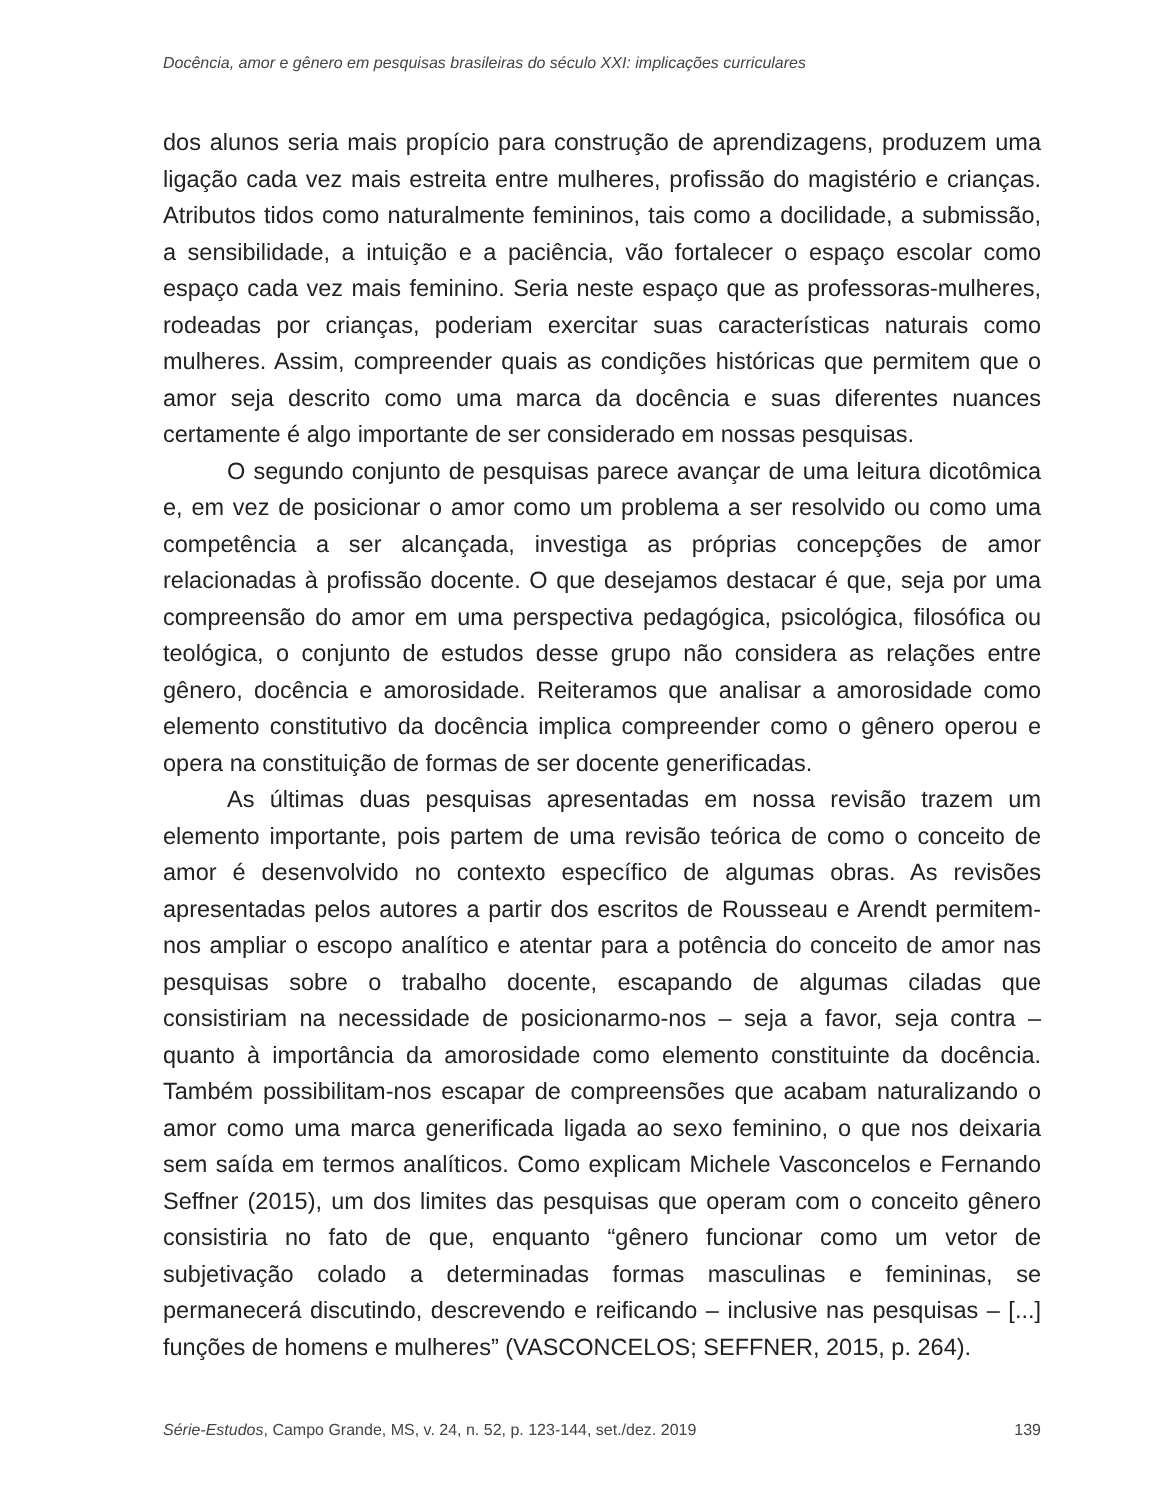Docência, amor e gênero em pesquisas brasileiras do século XXI: implicações curriculares
dos alunos seria mais propício para construção de aprendizagens, produzem uma ligação cada vez mais estreita entre mulheres, profissão do magistério e crianças. Atributos tidos como naturalmente femininos, tais como a docilidade, a submissão, a sensibilidade, a intuição e a paciência, vão fortalecer o espaço escolar como espaço cada vez mais feminino. Seria neste espaço que as professoras-mulheres, rodeadas por crianças, poderiam exercitar suas características naturais como mulheres. Assim, compreender quais as condições históricas que permitem que o amor seja descrito como uma marca da docência e suas diferentes nuances certamente é algo importante de ser considerado em nossas pesquisas.
O segundo conjunto de pesquisas parece avançar de uma leitura dicotômica e, em vez de posicionar o amor como um problema a ser resolvido ou como uma competência a ser alcançada, investiga as próprias concepções de amor relacionadas à profissão docente. O que desejamos destacar é que, seja por uma compreensão do amor em uma perspectiva pedagógica, psicológica, filosófica ou teológica, o conjunto de estudos desse grupo não considera as relações entre gênero, docência e amorosidade. Reiteramos que analisar a amorosidade como elemento constitutivo da docência implica compreender como o gênero operou e opera na constituição de formas de ser docente generificadas.
As últimas duas pesquisas apresentadas em nossa revisão trazem um elemento importante, pois partem de uma revisão teórica de como o conceito de amor é desenvolvido no contexto específico de algumas obras. As revisões apresentadas pelos autores a partir dos escritos de Rousseau e Arendt permitem-nos ampliar o escopo analítico e atentar para a potência do conceito de amor nas pesquisas sobre o trabalho docente, escapando de algumas ciladas que consistiriam na necessidade de posicionarmo-nos – seja a favor, seja contra – quanto à importância da amorosidade como elemento constituinte da docência. Também possibilitam-nos escapar de compreensões que acabam naturalizando o amor como uma marca generificada ligada ao sexo feminino, o que nos deixaria sem saída em termos analíticos. Como explicam Michele Vasconcelos e Fernando Seffner (2015), um dos limites das pesquisas que operam com o conceito gênero consistiria no fato de que, enquanto “gênero funcionar como um vetor de subjetivação colado a determinadas formas masculinas e femininas, se permanecerá discutindo, descrevendo e reificando – inclusive nas pesquisas – [...] funções de homens e mulheres” (VASCONCELOS; SEFFNER, 2015, p. 264).
Série-Estudos, Campo Grande, MS, v. 24, n. 52, p. 123-144, set./dez. 2019 139